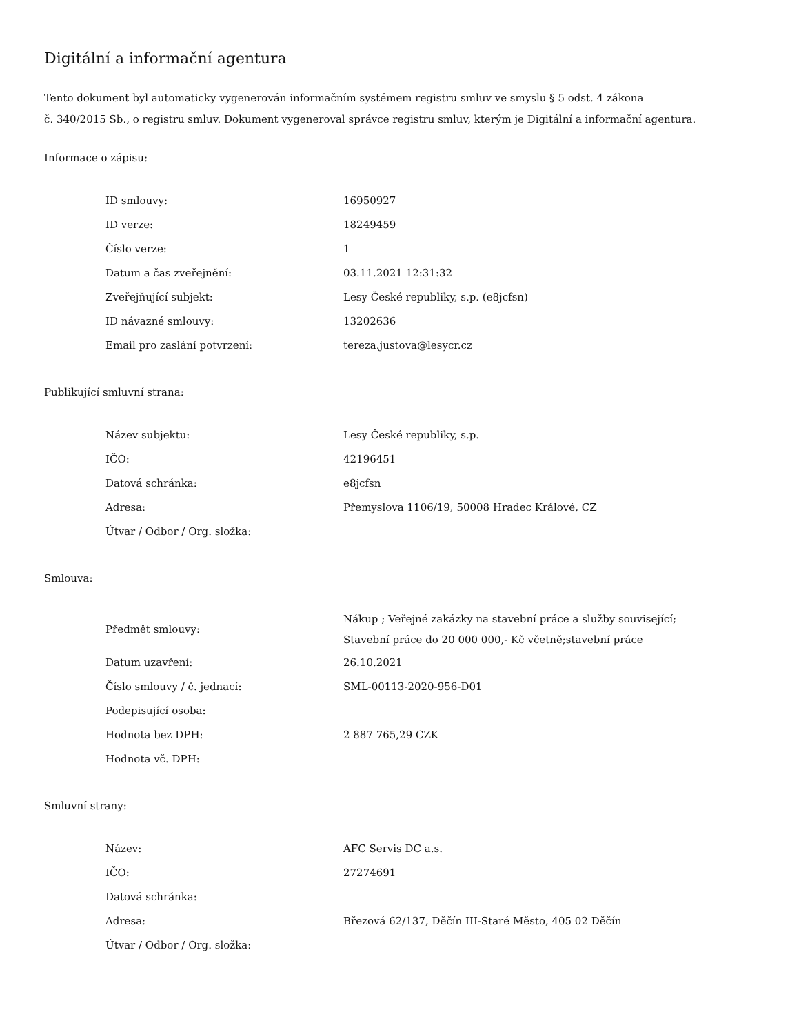Digitální a informační agentura
Tento dokument byl automaticky vygenerován informačním systémem registru smluv ve smyslu § 5 odst. 4 zákona
č. 340/2015 Sb., o registru smluv. Dokument vygeneroval správce registru smluv, kterým je Digitální a informační agentura.
Informace o zápisu:
| ID smlouvy: | 16950927 |
| ID verze: | 18249459 |
| Číslo verze: | 1 |
| Datum a čas zveřejnění: | 03.11.2021 12:31:32 |
| Zveřejňující subjekt: | Lesy České republiky, s.p. (e8jcfsn) |
| ID návazné smlouvy: | 13202636 |
| Email pro zaslání potvrzení: | tereza.justova@lesycr.cz |
Publikující smluvní strana:
| Název subjektu: | Lesy České republiky, s.p. |
| IČO: | 42196451 |
| Datová schránka: | e8jcfsn |
| Adresa: | Přemyslova 1106/19, 50008 Hradec Králové, CZ |
| Útvar / Odbor / Org. složka: | |
Smlouva:
| Předmět smlouvy: | Nákup ; Veřejné zakázky na stavební práce a služby související; Stavební práce do 20 000 000,- Kč včetně;stavební práce |
| Datum uzavření: | 26.10.2021 |
| Číslo smlouvy / č. jednací: | SML-00113-2020-956-D01 |
| Podepisující osoba: | |
| Hodnota bez DPH: | 2 887 765,29 CZK |
| Hodnota vč. DPH: | |
Smluvní strany:
| Název: | AFC Servis DC a.s. |
| IČO: | 27274691 |
| Datová schránka: | |
| Adresa: | Březová 62/137, Děčín III-Staré Město, 405 02 Děčín |
| Útvar / Odbor / Org. složka: | |